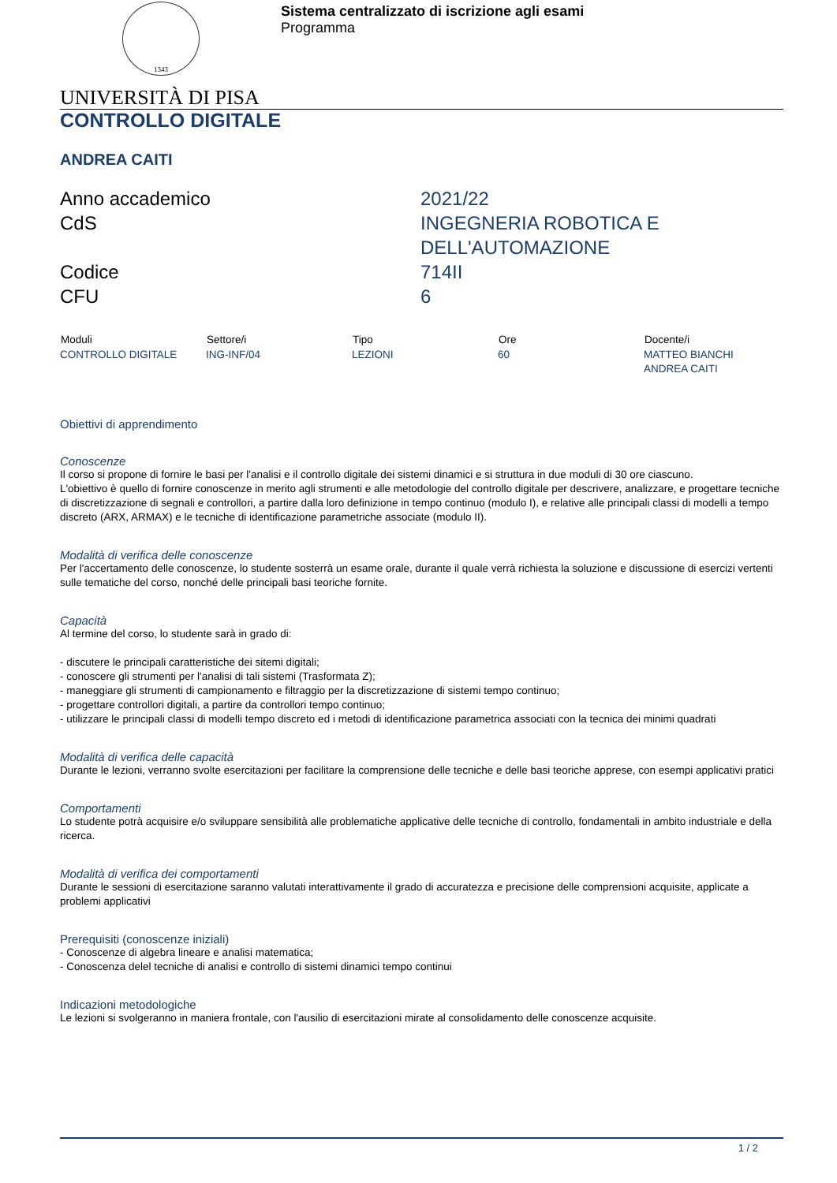1343
Sistema centralizzato di iscrizione agli esami
Programma
UNIVERSITÀ DI PISA
CONTROLLO DIGITALE
ANDREA CAITI
| Anno accademico | 2021/22 |
| CdS | INGEGNERIA ROBOTICA E DELL'AUTOMAZIONE |
| Codice | 714II |
| CFU | 6 |
| Moduli | Settore/i | Tipo | Ore | Docente/i |
| --- | --- | --- | --- | --- |
| CONTROLLO DIGITALE | ING-INF/04 | LEZIONI | 60 | MATTEO BIANCHI ANDREA CAITI |
Obiettivi di apprendimento
Conoscenze
Il corso si propone di fornire le basi per l'analisi e il controllo digitale dei sistemi dinamici e si struttura in due moduli di 30 ore ciascuno.
L'obiettivo è quello di fornire conoscenze in merito agli strumenti e alle metodologie del controllo digitale per descrivere, analizzare, e progettare tecniche di discretizzazione di segnali e controllori, a partire dalla loro definizione in tempo continuo (modulo I), e relative alle principali classi di modelli a tempo discreto (ARX, ARMAX) e le tecniche di identificazione parametriche associate (modulo II).
Modalità di verifica delle conoscenze
Per l'accertamento delle conoscenze, lo studente sosterrà un esame orale, durante il quale verrà richiesta la soluzione e discussione di esercizi vertenti sulle tematiche del corso, nonché delle principali basi teoriche fornite.
Capacità
Al termine del corso, lo studente sarà in grado di:
- discutere le principali caratteristiche dei sitemi digitali;
- conoscere gli strumenti per l'analisi di tali sistemi (Trasformata Z);
- maneggiare gli strumenti di campionamento e filtraggio per la discretizzazione di sistemi tempo continuo;
- progettare controllori digitali, a partire da controllori tempo continuo;
- utilizzare le principali classi di modelli tempo discreto ed i metodi di identificazione parametrica associati con la tecnica dei minimi quadrati
Modalità di verifica delle capacità
Durante le lezioni, verranno svolte esercitazioni per facilitare la comprensione delle tecniche e delle basi teoriche apprese, con esempi applicativi pratici
Comportamenti
Lo studente potrà acquisire e/o sviluppare sensibilità alle problematiche applicative delle tecniche di controllo, fondamentali in ambito industriale e della ricerca.
Modalità di verifica dei comportamenti
Durante le sessioni di esercitazione saranno valutati interattivamente il grado di accuratezza e precisione delle comprensioni acquisite, applicate a problemi applicativi
Prerequisiti (conoscenze iniziali)
- Conoscenze di algebra lineare e analisi matematica;
- Conoscenza delel tecniche di analisi e controllo di sistemi dinamici tempo continui
Indicazioni metodologiche
Le lezioni si svolgeranno in maniera frontale, con l'ausilio di esercitazioni mirate al consolidamento delle conoscenze acquisite.
1 / 2